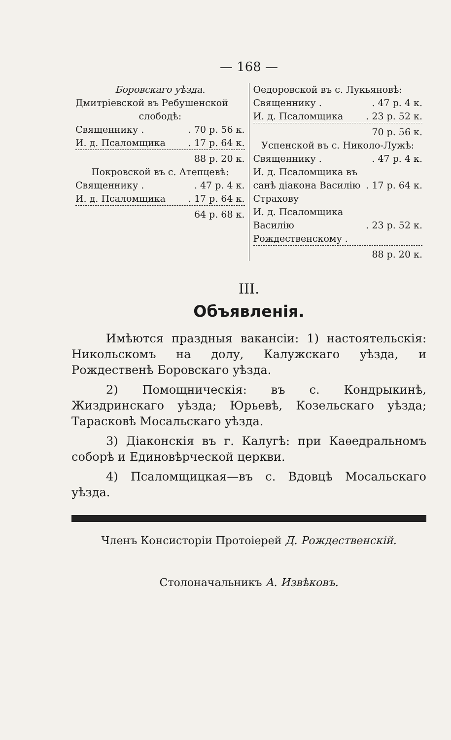— 168 —
Боровскаго уѣзда.
Дмитріевской въ Ребушенской
слободѣ:
| Священнику . | . 70 р. 56 к. |
| И. д. Псаломщика | . 17 р. 64 к. |
88 р. 20 к.
Покровской въ с. Атепцевѣ:
| Священнику . | . 47 р. 4 к. |
| И. д. Псаломщика | . 17 р. 64 к. |
64 р. 68 к.
Ѳедоровской въ с. Лукьяновѣ:
| Священнику . | . 47 р. 4 к. |
| И. д. Псаломщика | . 23 р. 52 к. |
70 р. 56 к.
Успенской въ с. Николо-Лужѣ:
| Священнику . | . 47 р. 4 к. |
| И. д. Псаломщика въ санѣ діакона Василію Страхову | . 17 р. 64 к. |
| И. д. Псаломщика Василію Рождественскому . | . 23 р. 52 к. |
88 р. 20 к.
III.
Объявленія.
Имѣются праздныя вакансіи: 1) настоятельскія: Никольскомъ на долу, Калужскаго уѣзда, и Рождественѣ Боровскаго уѣзда.
2) Помощническія: въ с. Кондрыкинѣ, Жиздринскаго уѣзда; Юрьевѣ, Козельскаго уѣзда; Тарасковѣ Мосальскаго уѣзда.
3) Діаконскія въ г. Калугѣ: при Каѳедральномъ соборѣ и Единовѣрческой церкви.
4) Псаломщицкая—въ с. Вдовцѣ Мосальскаго уѣзда.
Членъ Консисторіи Протоіерей Д. Рождественскій.
Столоначальникъ А. Извѣковъ.